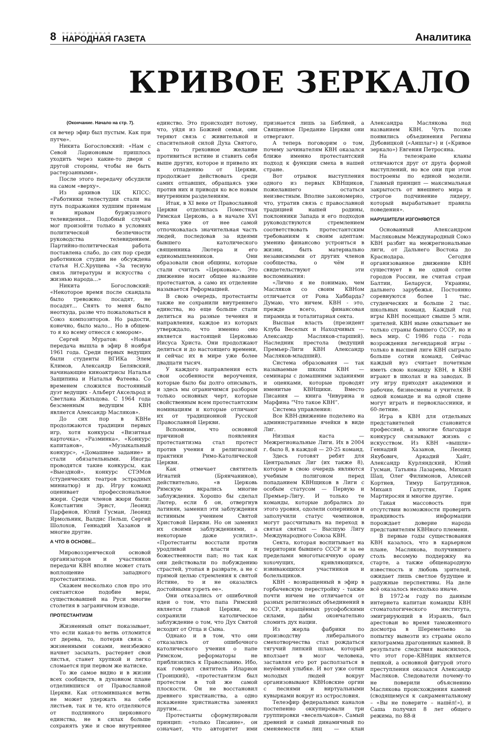8
ПРАВОСЛАВНАЯ
НАРОДНАЯ ГАЗЕТА
Аналитика
КРИВОЕ ЗЕРКАЛО
(Окончание. Начало на стр. 7).
ся вечер эфир был пустым. Как при путче».
Никита Богословский: «Нам с Севой Ларионовым пришлось уходить через какие-то двери с другой стороны, чтобы не быть растерзанными».
После этого передачу обсудили на самом «верху».
Из архивов ЦК КПСС: «Работники телестудии стали на путь подражания худшим приемам и нравам буржуазного телевидения... Подобный случай мог произойти только в условиях политической безпечности руководства телевидением. Партийно-политическая работа поставлена слабо, до сих пор среди работников студии не обсуждена статья Н.С.Хрущева «За тесную связь литературы и искусства с жизнью народа...»
Никита Богословский: «Некоторое время после скандала было тревожно: посадят, не посадят... Снять то меня было неоткуда, разве что пожаловаться в Союз композиторов. Но радости, конечно, было мало... Но в общем-то я ко всему отнесся с юмором».
Сергей Муратов: «Новая передача вышла в эфир 8 ноября 1961 года. Среди первых ведущих были студенты ВГИКа Элем Климов, Александр Белявский, начинающие киноактрисы Наталья Защипина и Наталья Фатеева. Со временем сложился постоянный дуэт ведущих - Альберт Аксельрод и Светлана Жильцова. С 1964 года безсменным ведущим КВН является Александр Масляков».
До сих пор в КВНе продолжаются традиции первых игр, хотя конкурсы «Визитная карточка», «Разминка», «Конкурс капитанов», «Музыкальный конкурс», «Домашнее задание» и стали обязательными. Иногда проводятся такие конкурсы, как «Выездной», конкурс СТЭМов (студенческих театров эстрадных миниатюр) и др. Игру команд оценивает профессиональное жюри. Среди членов жюри были: Константин Эрнст, Леонид Парфенов, Юлий Гусман, Леонид Ярмольник, Валдис Пельш, Сергей Шолохов, Геннадий Хазанов и многие другие.
А ЧТО В ОСНОВЕ...
Мировоззренческой основой организаторов и участников передачи КВН вполне может стать воплощение западного протестантизма.
Скажем несколько слов про это сектантское подобие веры, существовавшей на Руси многие столетия в заграничном изводе.
ПРОТЕСТАНТИЗМ
Жизненный опыт показывает, что если какая-то ветвь отломится от дерева, то, потеряв связь с жизненными соками, неизбежно начнет засыхать, растеряет свои листья, станет хрупкой и легко сломается при первом же натиске.
То же самое видно и в жизни всех сообществ, в духовном плане отделившихся от Православной Церкви. Как отломившаяся ветвь не может удержать на себе листьев, так и те, кто отделяются от подлинного церковного единства, не в силах больше сохранять уже и свое внутреннее единство. Это происходит потому, что, уйдя из Божией семьи, они теряют связь с живительной и спасительной силой Духа Святого, а то греховное желание противиться истине и ставить себя выше других, которое и привело их к отпадению от Церкви, продолжает действовать среди самих отпавших, обращаясь уже против них и приводя ко все новым внутренним разделениям.
Итак, в XI веке от Православной Церкви отделилась Поместная Римская Церковь, а в начале XVI века уже от нее самой отпочковалась значительная часть людей, последовав за идеями бывшего католического священника Лютера и его единомышленников. Они образовали свои общины, которые стали считать «Церковью». Это движение носит общее название протестантов, а само их отделение называется Реформацией.
В свою очередь, протестанты также не сохранили внутреннего единства, но еще больше стали делиться на разные течения и направления, каждое из которых утверждало, что именно оно является настоящей Церковью Иисуса Христа. Они продолжают делиться и до настоящего времени, и сейчас их в мире уже более двадцати тысяч.
У каждого направления есть свои особенности вероучения, которые было бы долго описывать, и здесь мы ограничимся разбором только основных черт, которые свойственным всем протестантским номинациям и которые отличают их от традиционной Русской Православной Церкви.
Вспомним, что основной причиной появления протестантизма стал протест против учения и религиозной практики Римо-Католической Церкви.
Как отмечает святитель Игнатий (Брянчанинов), действительно, «в Церковь Римскую вкрались многие заблуждения. Хорошо бы сделал Лютер, если б он, отвергнув латинян, заменил эти заблуждения истинным учением Святой Христовой Церкви. Но он заменил их своими заблуждениями, а некоторые даже усилил». «Протестанты восстали против уродливой власти и божественности пап; но так как они действовали по побуждению страстей, утопая в разврате, а не с прямой целью стремления к святой Истине, то и не оказались достойными узреть ее».
Они отказались от ошибочной идеи о том, что папа Римский является главой Церкви, но сохранили католическое заблуждение о том, что Дух Святой исходит от Отца и Сына.
Однако и в том, что они отказались от ошибочного католического учения о папе Римском, реформаторы не приблизились к Православию. Ибо, как говорил святитель Иларион (Троицкий), «протестантизм был протестом в той же самой плоскости. Он не восстановил древнего христианства, а одно искажение христианства заменил другим...
Протестанты сформулировали принцип: «только Писание», он означает, что авторитет ими признается лишь за Библией, а Священное Предание Церкви они отвергают.
А теперь поговорим о том, почему зачинателям КВН оказался ближе именно протестантский подход к функции смеха в нашей стране.
Вот отрывок выступления одного из первых КВНщиков, пожелавшего остаться неизвестным. Вполне закономерно, что, утратив связь с православной традицией нашей родины, поклонники Запада и его подходов руководствуются стремлением соответствовать протестантским требованиям к своим адептам: умению финансово устроиться в жизни, быть материально независимыми от других членов сообщества, о чём и свидетельствуют эти воспоминания:
«Лично я не понимаю, чем Масляков со своим КВНом отличается от Рона Хаббарда? Думаю, что ничем. КВН - это, прежде всего, финансовая пирамида и тоталитарная секта.
Высшая власть (президент Клуба Веселых и Находчивых — Александр Масляков-старший). Наследник престола (ведущий Премьер-Лиги КВН Александр Масляков-младший).
Система образования — так называемые школы КВН — семинары с домашними заданиями и оценками, которые проводят именитые КВНщики. Вместо Писания — книга Чивурина и Марфина “Что такое КВН”.
Система управления:
Все КВН-движение поделено на административные ячейки в виде Лиг.
Низшая каста — Межрегиональные Лиги. Их в 2004 г. было 8, в каждой — 20-25 команд.
Здесь готовят ребят для Центральных Лиг (их также 8), которые в свою очередь являются учебным полигоном перед попаданием КВНщиков в Лиги с особым статусом — Первую и Премьер-Лигу. И только те команды, которые добрались до этого уровня, одолели соперников и заполучили статус чемпионов, могут рассчитывать на переход в святая святых — Высшую Лигу Международного Союза КВН.
Секта, которая воспитывает на территории бывшего СССР и за ее пределами многотысячную ораву хохочущих, кривляющихся, извивающихся участников и болельщиков.
КВН - возвращенный в эфир в горбачевскую перестройку - также почти ничем не отличается от разных религиозных объединений в СССР, взращённых русофобскими силами, дабы окончательно сломить дух нации.
Из жерла фабрики по производству либерального смехотворчества стал рождаться тягучий липкий шлам, который вползает в мозг человека, заставляя его рот расползаться в неуёмной улыбке. И вот уже сотни молодых людей вокруг организовывают КВНовские оргии с песнями и виртуальными кувырками вокруг из острословия.
Телеэфир федеральных каналов постепенно оккупировали три группировки «весельчаков». Самый древний и самый динамичный по сменяемости лиц — клан Александра Маслякова под названием КВН. Чуть позже появились объединения Регины Дубовицкой («Аншлаг») и («Кривое зеркало») Евгения Петросяна.
На телеэкране кланы отличаются друг от друга формой выступлений, но все они при этом построены по единой модели. Главный принцип — максимальная закрытость от внешнего мира и строгое подчинение лидеру, который вырабатывает правила поведения».
НАРУШИТЕЛИ ИЗГОНЯЮТСЯ
Основанный Александром Масляковым Международный Союз КВН разбит на межрегиональные лиги, от Дальнего Востока до Краснодара. Сегодня организованное движение КВН существует в не одной сотне городов России, не считая стран Балтии, Беларуси, Украины, дальнего зарубежья. Постоянно соревнуются более 1 тыс. студенческих и больше 2 тыс. школьных команд. Каждый год игры КВН посещают свыше 5 млн. зрителей. КВН ныне охватывает не только страны бывшего СССР, но и весь мир. С 1986 года - года возрождения легендарной игры - только в высшей лиге КВН сыграло больше сотни команд. Сейчас каждый вуз считает почетным иметь свою команду КВН, в КВН играют в школах и на заводах. В эту игру приходят академики и рабочие, бизнесмены и учителя. В одной команде и на одной сцене могут играть и первоклассники, и 60-летние.
Игра в КВН для отдельных представителей становится профессией, а многие благодаря конкурсу связывают жизнь с искусством. Из КВН «вышли» Геннадий Хазанов, Леонид Якубович, Аркадий Хайт, Александр Курляндский, Юлий Гусман, Татьяна Лазарева, Михаил Шац, Олег Филимонов, Алексей Кортнев, Тимур Батрутдинов, Михаил Галустян, Гарик Мартиросян и многие другие.
Такая массовость при отсутствии возможности проверить правдивость информации порождает доверие народа представителям КВНного племени.
В первые годы существования КВН казалось, что в карьерном плане, Маслякова, получившего столь весомую поддержку на старте, а также общенародную известность и любовь зрителей, ожидает лишь светлое будущее и радужные перспективы. На деле всё оказалось несколько иначе.
В 1972-м году по данным интернета капитан команды КВН стоматологического института, эмигрирующий в Израиль, был арестован во время таможенного досмотра в Шереметьево за попытку вывезти из страны около килограмма драгоценных камней. В результате следствия выяснилось, что этот горе–КВНщик является пешкой, а основной фигурой этого преступления оказался Александр Масляков. Следователи почему-то не поверили объяснению Маслякова происхождения камней (сводящемуся к сакраментальному – «Вы не поверите – нашёл!»), и Саша получил 8 лет общего режима, по 88-й